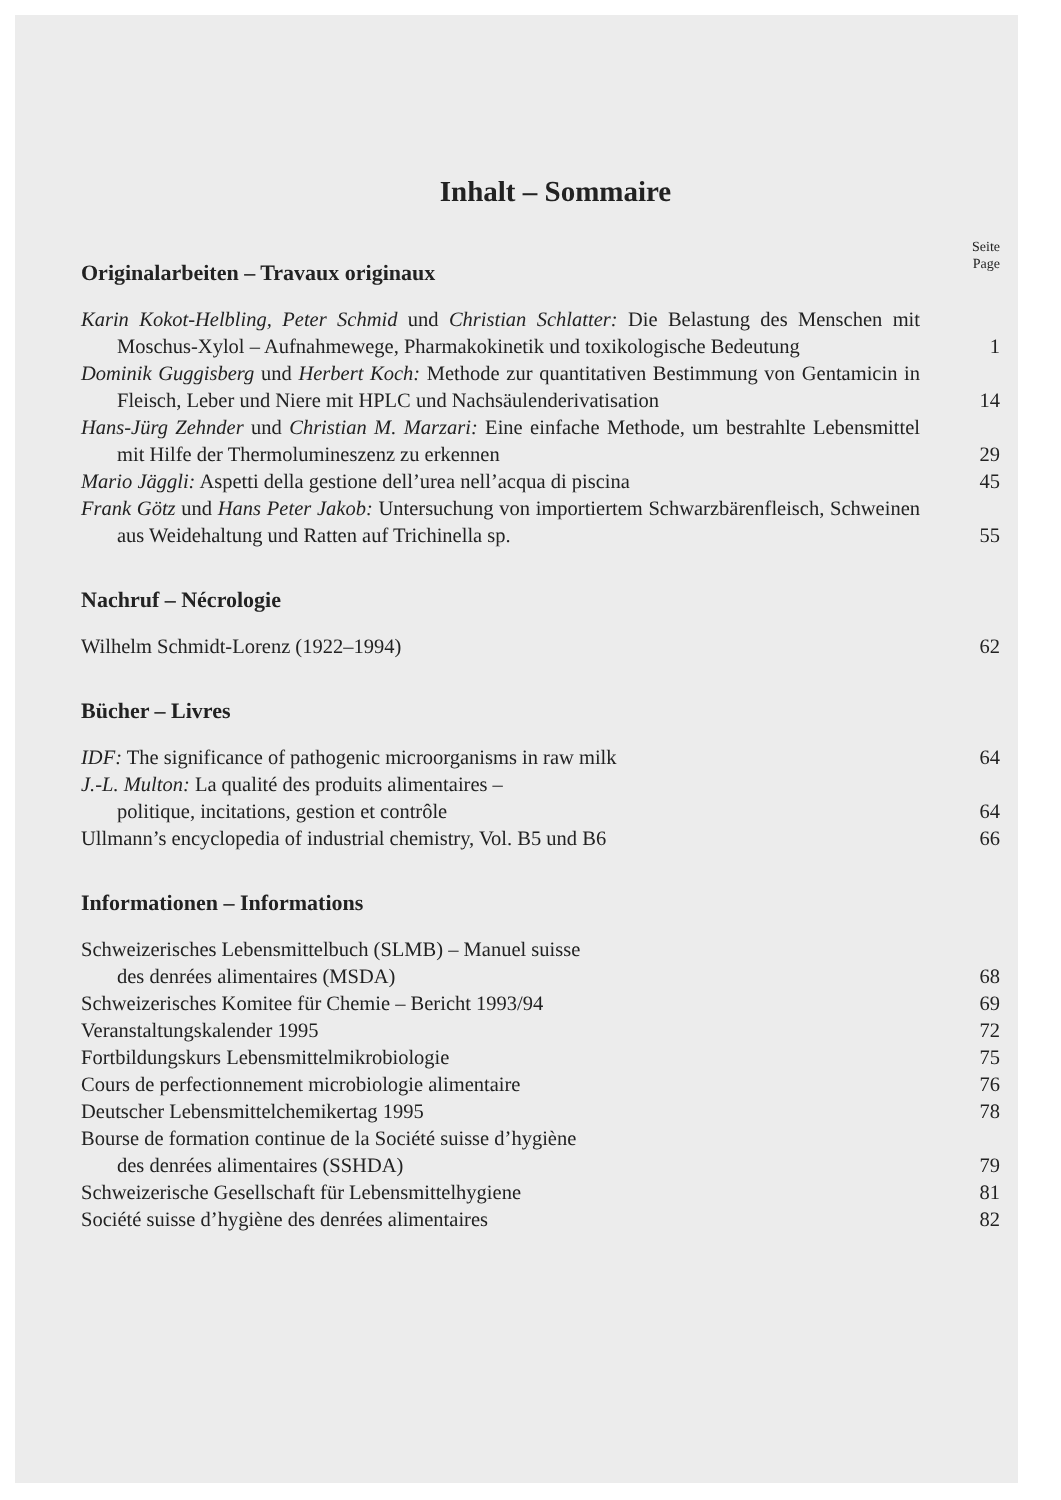Inhalt – Sommaire
Seite
Page
Originalarbeiten – Travaux originaux
Karin Kokot-Helbling, Peter Schmid und Christian Schlatter: Die Belastung des Menschen mit Moschus-Xylol – Aufnahmewege, Pharmakokinetik und toxikologische Bedeutung
1
Dominik Guggisberg und Herbert Koch: Methode zur quantitativen Bestimmung von Gentamicin in Fleisch, Leber und Niere mit HPLC und Nachsäulenderivatisation
14
Hans-Jürg Zehnder und Christian M. Marzari: Eine einfache Methode, um bestrahlte Lebensmittel mit Hilfe der Thermolumineszenz zu erkennen
29
Mario Jäggli: Aspetti della gestione dell’urea nell’acqua di piscina
45
Frank Götz und Hans Peter Jakob: Untersuchung von importiertem Schwarzbärenfleisch, Schweinen aus Weidehaltung und Ratten auf Trichinella sp.
55
Nachruf – Nécrologie
Wilhelm Schmidt-Lorenz (1922–1994)
62
Bücher – Livres
IDF: The significance of pathogenic microorganisms in raw milk
64
J.-L. Multon: La qualité des produits alimentaires –
politique, incitations, gestion et contrôle
64
Ullmann’s encyclopedia of industrial chemistry, Vol. B5 und B6
66
Informationen – Informations
Schweizerisches Lebensmittelbuch (SLMB) – Manuel suisse
des denrées alimentaires (MSDA)
68
Schweizerisches Komitee für Chemie – Bericht 1993/94
69
Veranstaltungskalender 1995 72
Fortbildungskurs Lebensmittelmikrobiologie
75
Cours de perfectionnement microbiologie alimentaire
76
Deutscher Lebensmittelchemikertag 1995
78
Bourse de formation continue de la Société suisse d’hygiène
des denrées alimentaires (SSHDA)
79
Schweizerische Gesellschaft für Lebensmittelhygiene
81
Société suisse d’hygiène des denrées alimentaires
82